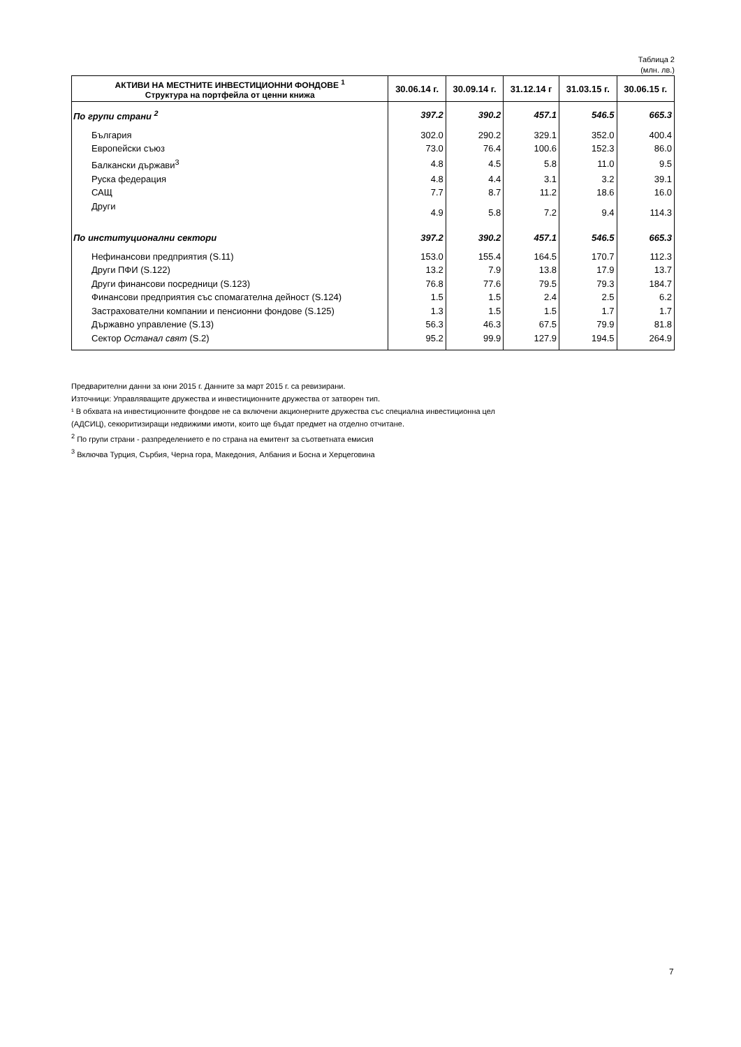Таблица 2
(млн. лв.)
| АКТИВИ НА МЕСТНИТЕ ИНВЕСТИЦИОННИ ФОНДОВЕ <sup>1</sup> Структура на портфейла от ценни книжа | 30.06.14 г. | 30.09.14 г. | 31.12.14 г | 31.03.15 г. | 30.06.15 г. |
| --- | --- | --- | --- | --- | --- |
| По групи страни <sup>2</sup> | 397.2 | 390.2 | 457.1 | 546.5 | 665.3 |
| България | 302.0 | 290.2 | 329.1 | 352.0 | 400.4 |
| Европейски съюз | 73.0 | 76.4 | 100.6 | 152.3 | 86.0 |
| Балкански държави<sup>3</sup> | 4.8 | 4.5 | 5.8 | 11.0 | 9.5 |
| Руска федерация | 4.8 | 4.4 | 3.1 | 3.2 | 39.1 |
| САЩ | 7.7 | 8.7 | 11.2 | 18.6 | 16.0 |
| Други | 4.9 | 5.8 | 7.2 | 9.4 | 114.3 |
| По институционални сектори | 397.2 | 390.2 | 457.1 | 546.5 | 665.3 |
| Нефинансови предприятия (S.11) | 153.0 | 155.4 | 164.5 | 170.7 | 112.3 |
| Други ПФИ (S.122) | 13.2 | 7.9 | 13.8 | 17.9 | 13.7 |
| Други финансови посредници (S.123) | 76.8 | 77.6 | 79.5 | 79.3 | 184.7 |
| Финансови предприятия със спомагателна дейност (S.124) | 1.5 | 1.5 | 2.4 | 2.5 | 6.2 |
| Застрахователни компании и пенсионни фондове (S.125) | 1.3 | 1.5 | 1.5 | 1.7 | 1.7 |
| Държавно управление (S.13) | 56.3 | 46.3 | 67.5 | 79.9 | 81.8 |
| Сектор Останал свят (S.2) | 95.2 | 99.9 | 127.9 | 194.5 | 264.9 |
Предварителни данни за юни 2015 г. Данните за март 2015 г. са ревизирани.
Източници: Управляващите дружества и инвестиционните дружества от затворен тип.
¹ В обхвата на инвестиционните фондове не са включени акционерните дружества със специална инвестиционна цел
(АДСИЦ), секюритизиращи недвижими имоти, които ще бъдат предмет на отделно отчитане.
<sup>2</sup> По групи страни - разпределението е по страна на емитент за съответната емисия
<sup>3</sup> Включва Турция, Сърбия, Черна гора, Македония, Албания и Босна и Херцеговина
7